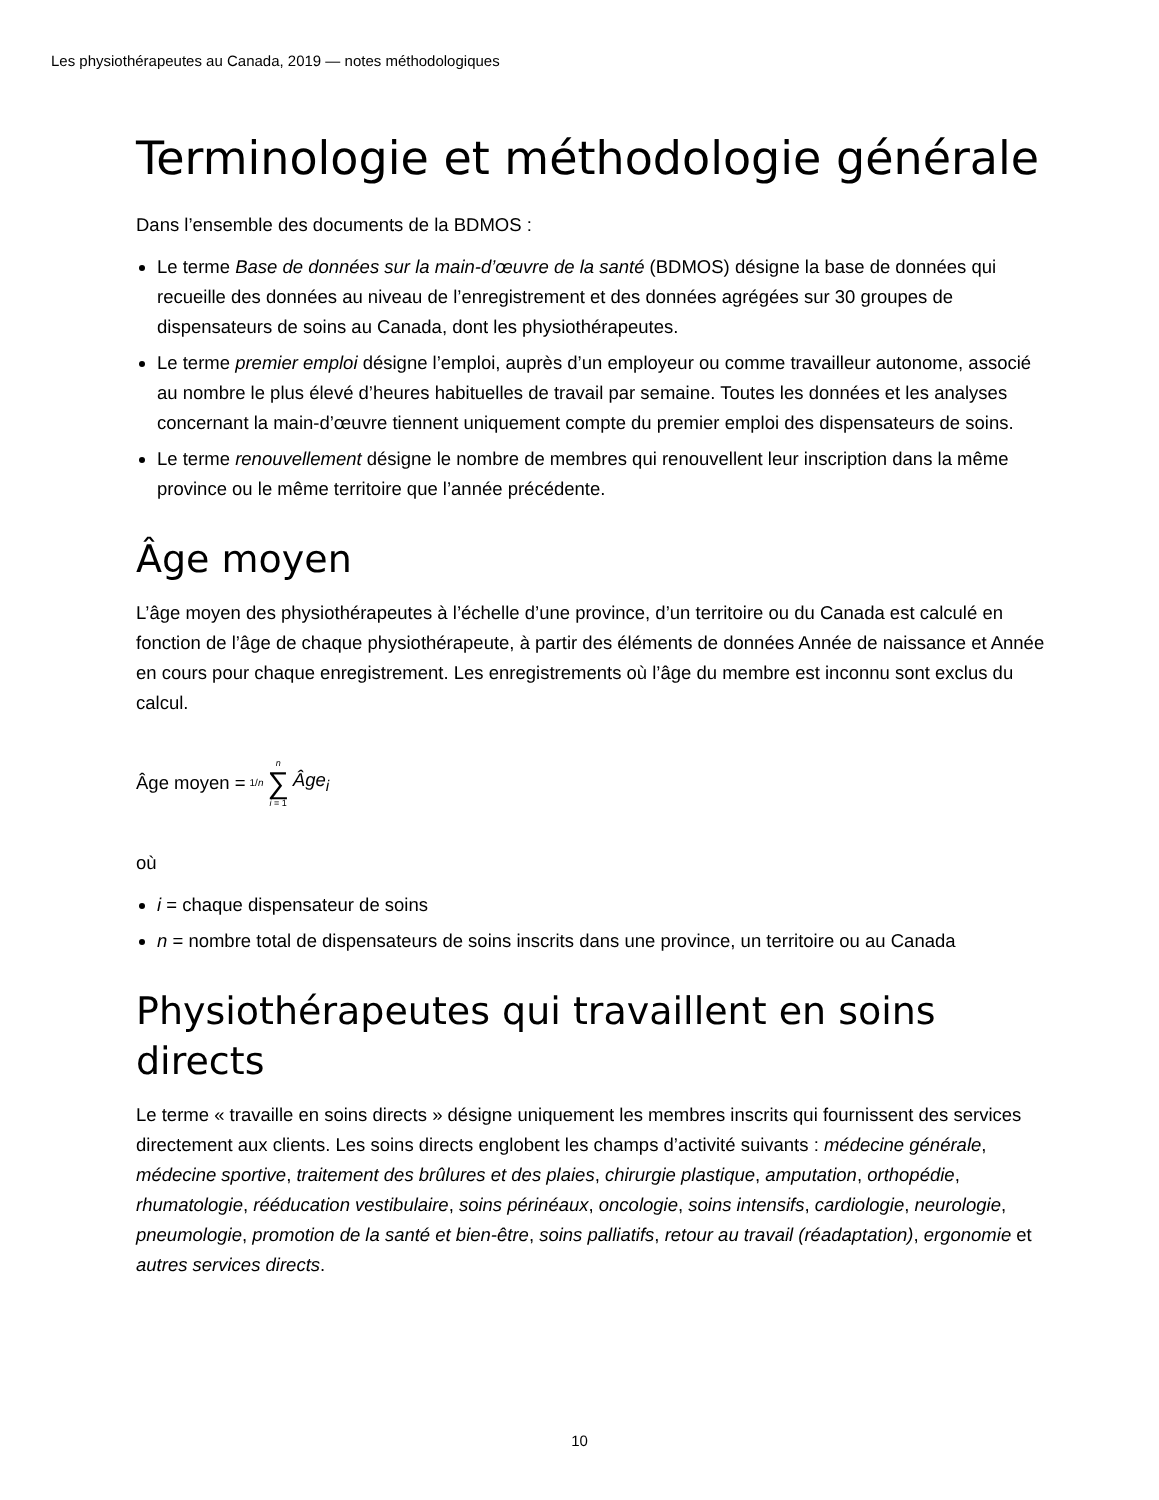Les physiothérapeutes au Canada, 2019 — notes méthodologiques
Terminologie et méthodologie générale
Dans l’ensemble des documents de la BDMOS :
Le terme Base de données sur la main-d’œuvre de la santé (BDMOS) désigne la base de données qui recueille des données au niveau de l’enregistrement et des données agrégées sur 30 groupes de dispensateurs de soins au Canada, dont les physiothérapeutes.
Le terme premier emploi désigne l’emploi, auprès d’un employeur ou comme travailleur autonome, associé au nombre le plus élevé d’heures habituelles de travail par semaine. Toutes les données et les analyses concernant la main-d’œuvre tiennent uniquement compte du premier emploi des dispensateurs de soins.
Le terme renouvellement désigne le nombre de membres qui renouvellent leur inscription dans la même province ou le même territoire que l’année précédente.
Âge moyen
L’âge moyen des physiothérapeutes à l’échelle d’une province, d’un territoire ou du Canada est calculé en fonction de l’âge de chaque physiothérapeute, à partir des éléments de données Année de naissance et Année en cours pour chaque enregistrement. Les enregistrements où l’âge du membre est inconnu sont exclus du calcul.
Âge moyen = 1/n n ∑ i = 1 Âge<sub>i</sub>
où
i = chaque dispensateur de soins
n = nombre total de dispensateurs de soins inscrits dans une province, un territoire ou au Canada
Physiothérapeutes qui travaillent en soins directs
Le terme « travaille en soins directs » désigne uniquement les membres inscrits qui fournissent des services directement aux clients. Les soins directs englobent les champs d’activité suivants : médecine générale, médecine sportive, traitement des brûlures et des plaies, chirurgie plastique, amputation, orthopédie, rhumatologie, rééducation vestibulaire, soins périnéaux, oncologie, soins intensifs, cardiologie, neurologie, pneumologie, promotion de la santé et bien-être, soins palliatifs, retour au travail (réadaptation), ergonomie et autres services directs.
10